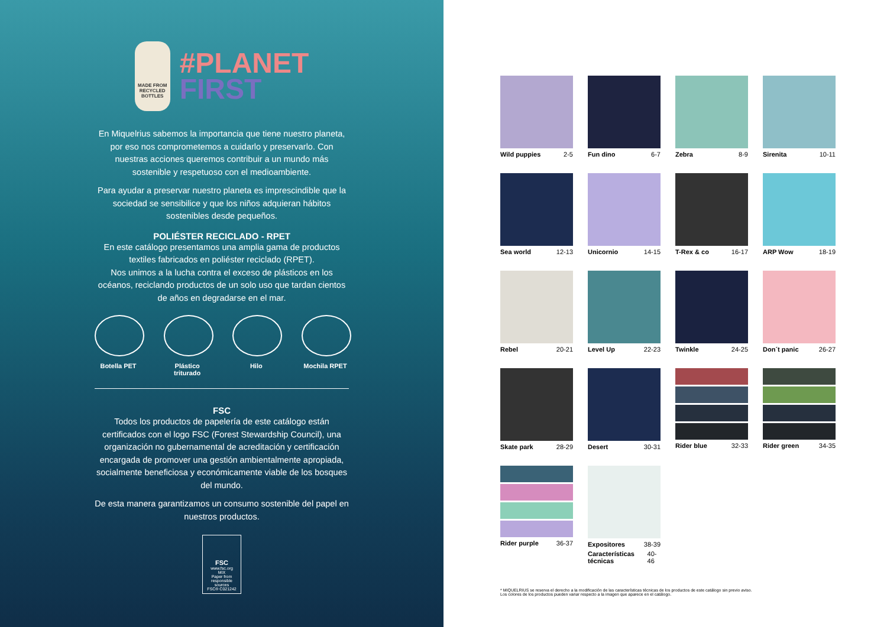MADE FROM RECYCLED BOTTLES
#PLANET
FIRST
En Miquelrius sabemos la importancia que tiene nuestro planeta, por eso nos comprometemos a cuidarlo y preservarlo. Con nuestras acciones queremos contribuir a un mundo más sostenible y respetuoso con el medioambiente.
Para ayudar a preservar nuestro planeta es imprescindible que la sociedad se sensibilice y que los niños adquieran hábitos sostenibles desde pequeños.
POLIÉSTER RECICLADO - RPET
En este catálogo presentamos una amplia gama de productos textiles fabricados en poliéster reciclado (RPET).
Nos unimos a la lucha contra el exceso de plásticos en los océanos, reciclando productos de un solo uso que tardan cientos de años en degradarse en el mar.
Botella PET Plástico triturado
Hilo Mochila RPET
FSC
Todos los productos de papelería de este catálogo están certificados con el logo FSC (Forest Stewardship Council), una organización no gubernamental de acreditación y certificación encargada de promover una gestión ambientalmente apropiada, socialmente beneficiosa y económicamente viable de los bosques del mundo.
De esta manera garantizamos un consumo sostenible del papel en nuestros productos.
FSC
www.fsc.org
MIX
Paper from responsible sources
FSC® C021242
Wild puppies 2-5
Fun dino 6-7
Zebra 8-9
Sirenita 10-11
Sea world 12-13
Unicornio 14-15
T-Rex & co 16-17
ARP Wow 18-19
Rebel 20-21
Level Up 22-23
Twinkle 24-25
Don´t panic 26-27
Skate park 28-29
Desert 30-31
Rider blue 32-33
Rider green 34-35
Rider purple 36-37
Expositores 38-39
Características técnicas 40-46
* MIQUELRIUS se reserva el derecho a la modificación de las características técnicas de los productos de este catálogo sin previo aviso.
Los colores de los productos pueden variar respecto a la imagen que aparece en el catálogo.